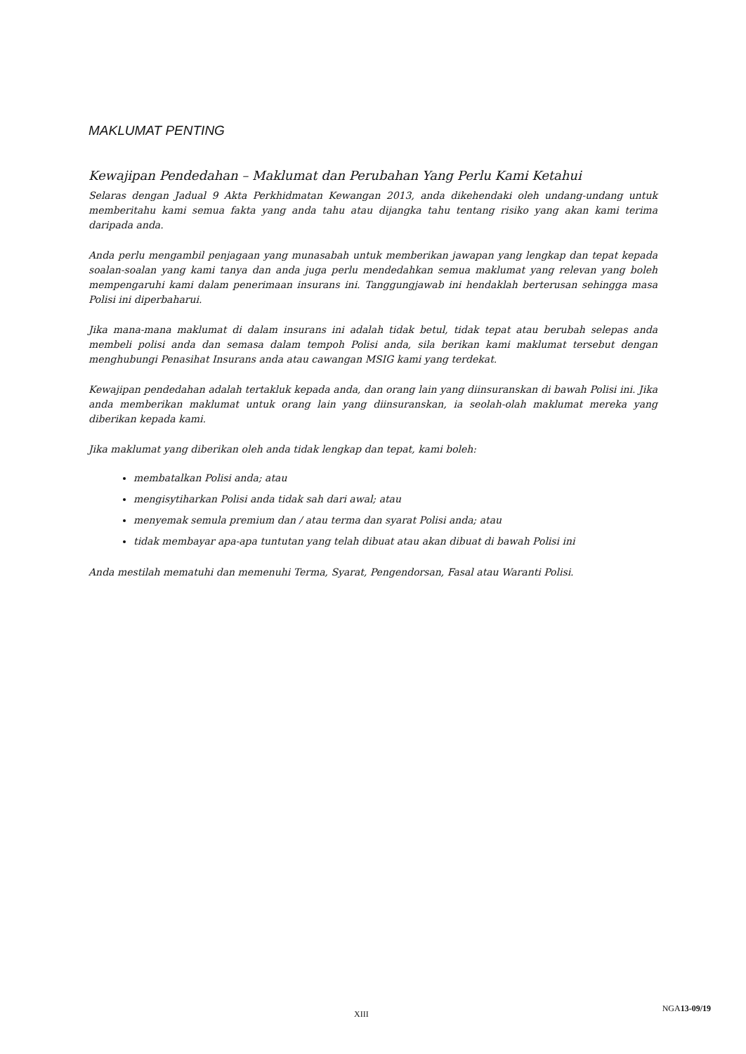MAKLUMAT PENTING
Kewajipan Pendedahan – Maklumat dan Perubahan Yang Perlu Kami Ketahui
Selaras dengan Jadual 9 Akta Perkhidmatan Kewangan 2013, anda dikehendaki oleh undang-undang untuk memberitahu kami semua fakta yang anda tahu atau dijangka tahu tentang risiko yang akan kami terima daripada anda.
Anda perlu mengambil penjagaan yang munasabah untuk memberikan jawapan yang lengkap dan tepat kepada soalan-soalan yang kami tanya dan anda juga perlu mendedahkan semua maklumat yang relevan yang boleh mempengaruhi kami dalam penerimaan insurans ini. Tanggungjawab ini hendaklah berterusan sehingga masa Polisi ini diperbaharui.
Jika mana-mana maklumat di dalam insurans ini adalah tidak betul, tidak tepat atau berubah selepas anda membeli polisi anda dan semasa dalam tempoh Polisi anda, sila berikan kami maklumat tersebut dengan menghubungi Penasihat Insurans anda atau cawangan MSIG kami yang terdekat.
Kewajipan pendedahan adalah tertakluk kepada anda, dan orang lain yang diinsuranskan di bawah Polisi ini. Jika anda memberikan maklumat untuk orang lain yang diinsuranskan, ia seolah-olah maklumat mereka yang diberikan kepada kami.
Jika maklumat yang diberikan oleh anda tidak lengkap dan tepat, kami boleh:
membatalkan Polisi anda; atau
mengisytiharkan Polisi anda tidak sah dari awal; atau
menyemak semula premium dan / atau terma dan syarat Polisi anda; atau
tidak membayar apa-apa tuntutan yang telah dibuat atau akan dibuat di bawah Polisi ini
Anda mestilah mematuhi dan memenuhi Terma, Syarat, Pengendorsan, Fasal atau Waranti Polisi.
XIII
NGA13-09/19